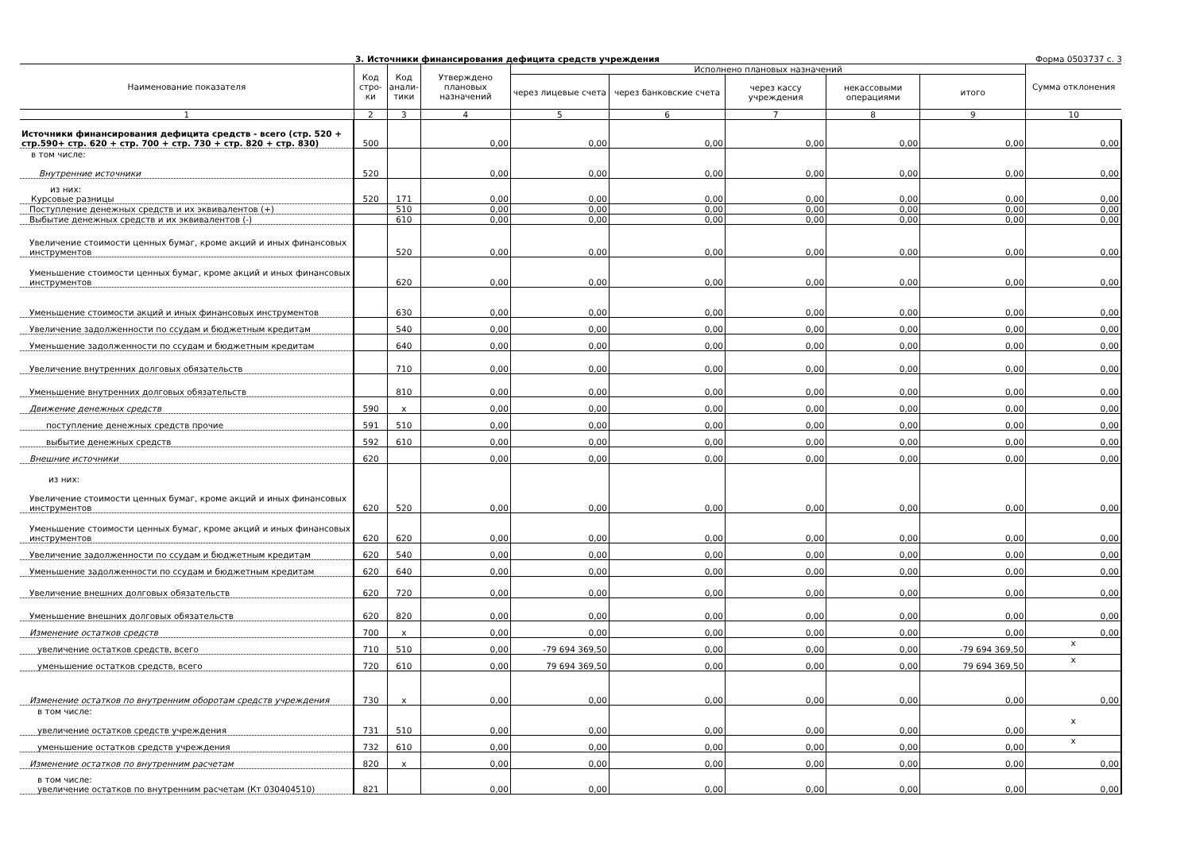3. Источники финансирования дефицита средств учреждения Форма 0503737 с. 3
| Наименование показателя | Код стро-ки | Код анали-тики | Утверждено плановых назначений | Исполнено плановых назначений | | | | | Сумма отклонения |
| --- | --- | --- | --- | --- | --- | --- | --- | --- | --- |
| | | | | через лицевые счета | через банковские счета | через кассу учреждения | некассовыми операциями | итого | |
| 1 | 2 | 3 | 4 | 5 | 6 | 7 | 8 | 9 | 10 |
| Источники финансирования дефицита средств - всего (стр. 520 + стр.590+ стр. 620 + стр. 700 + стр. 730 + стр. 820 + стр. 830) | 500 | | 0,00 | 0,00 | 0,00 | 0,00 | 0,00 | 0,00 | 0,00 |
| в том числе: Внутренние источники | 520 | | 0,00 | 0,00 | 0,00 | 0,00 | 0,00 | 0,00 | 0,00 |
| из них: Курсовые разницы | 520 | 171 | 0,00 | 0,00 | 0,00 | 0,00 | 0,00 | 0,00 | 0,00 |
| Поступление денежных средств и их эквивалентов (+) | | 510 | 0,00 | 0,00 | 0,00 | 0,00 | 0,00 | 0,00 | 0,00 |
| Выбытие денежных средств и их эквивалентов (-) | | 610 | 0,00 | 0,00 | 0,00 | 0,00 | 0,00 | 0,00 | 0,00 |
| Увеличение стоимости ценных бумаг, кроме акций и иных финансовых инструментов | | 520 | 0,00 | 0,00 | 0,00 | 0,00 | 0,00 | 0,00 | 0,00 |
| Уменьшение стоимости ценных бумаг, кроме акций и иных финансовых инструментов | | 620 | 0,00 | 0,00 | 0,00 | 0,00 | 0,00 | 0,00 | 0,00 |
| Уменьшение стоимости акций и иных финансовых инструментов | | 630 | 0,00 | 0,00 | 0,00 | 0,00 | 0,00 | 0,00 | 0,00 |
| Увеличение задолженности по ссудам и бюджетным кредитам | | 540 | 0,00 | 0,00 | 0,00 | 0,00 | 0,00 | 0,00 | 0,00 |
| Уменьшение задолженности по ссудам и бюджетным кредитам | | 640 | 0,00 | 0,00 | 0,00 | 0,00 | 0,00 | 0,00 | 0,00 |
| Увеличение внутренних долговых обязательств | | 710 | 0,00 | 0,00 | 0,00 | 0,00 | 0,00 | 0,00 | 0,00 |
| Уменьшение внутренних долговых обязательств | | 810 | 0,00 | 0,00 | 0,00 | 0,00 | 0,00 | 0,00 | 0,00 |
| Движение денежных средств | 590 | x | 0,00 | 0,00 | 0,00 | 0,00 | 0,00 | 0,00 | 0,00 |
| поступление денежных средств прочие | 591 | 510 | 0,00 | 0,00 | 0,00 | 0,00 | 0,00 | 0,00 | 0,00 |
| выбытие денежных средств | 592 | 610 | 0,00 | 0,00 | 0,00 | 0,00 | 0,00 | 0,00 | 0,00 |
| Внешние источники | 620 | | 0,00 | 0,00 | 0,00 | 0,00 | 0,00 | 0,00 | 0,00 |
| из них: Увеличение стоимости ценных бумаг, кроме акций и иных финансовых инструментов | 620 | 520 | 0,00 | 0,00 | 0,00 | 0,00 | 0,00 | 0,00 | 0,00 |
| Уменьшение стоимости ценных бумаг, кроме акций и иных финансовых инструментов | 620 | 620 | 0,00 | 0,00 | 0,00 | 0,00 | 0,00 | 0,00 | 0,00 |
| Увеличение задолженности по ссудам и бюджетным кредитам | 620 | 540 | 0,00 | 0,00 | 0,00 | 0,00 | 0,00 | 0,00 | 0,00 |
| Уменьшение задолженности по ссудам и бюджетным кредитам | 620 | 640 | 0,00 | 0,00 | 0,00 | 0,00 | 0,00 | 0,00 | 0,00 |
| Увеличение внешних долговых обязательств | 620 | 720 | 0,00 | 0,00 | 0,00 | 0,00 | 0,00 | 0,00 | 0,00 |
| Уменьшение внешних долговых обязательств | 620 | 820 | 0,00 | 0,00 | 0,00 | 0,00 | 0,00 | 0,00 | 0,00 |
| Изменение остатков средств | 700 | x | 0,00 | 0,00 | 0,00 | 0,00 | 0,00 | 0,00 | 0,00 |
| увеличение остатков средств, всего | 710 | 510 | 0,00 | -79 694 369,50 | 0,00 | 0,00 | 0,00 | -79 694 369,50 | x |
| уменьшение остатков средств, всего | 720 | 610 | 0,00 | 79 694 369,50 | 0,00 | 0,00 | 0,00 | 79 694 369,50 | x |
| Изменение остатков по внутренним оборотам средств учреждения | 730 | x | 0,00 | 0,00 | 0,00 | 0,00 | 0,00 | 0,00 | 0,00 |
| в том числе: увеличение остатков средств учреждения | 731 | 510 | 0,00 | 0,00 | 0,00 | 0,00 | 0,00 | 0,00 | x |
| уменьшение остатков средств учреждения | 732 | 610 | 0,00 | 0,00 | 0,00 | 0,00 | 0,00 | 0,00 | x |
| Изменение остатков по внутренним расчетам | 820 | x | 0,00 | 0,00 | 0,00 | 0,00 | 0,00 | 0,00 | 0,00 |
| в том числе: увеличение остатков по внутренним расчетам (Кт 030404510) | 821 | | 0,00 | 0,00 | 0,00 | 0,00 | 0,00 | 0,00 | 0,00 |